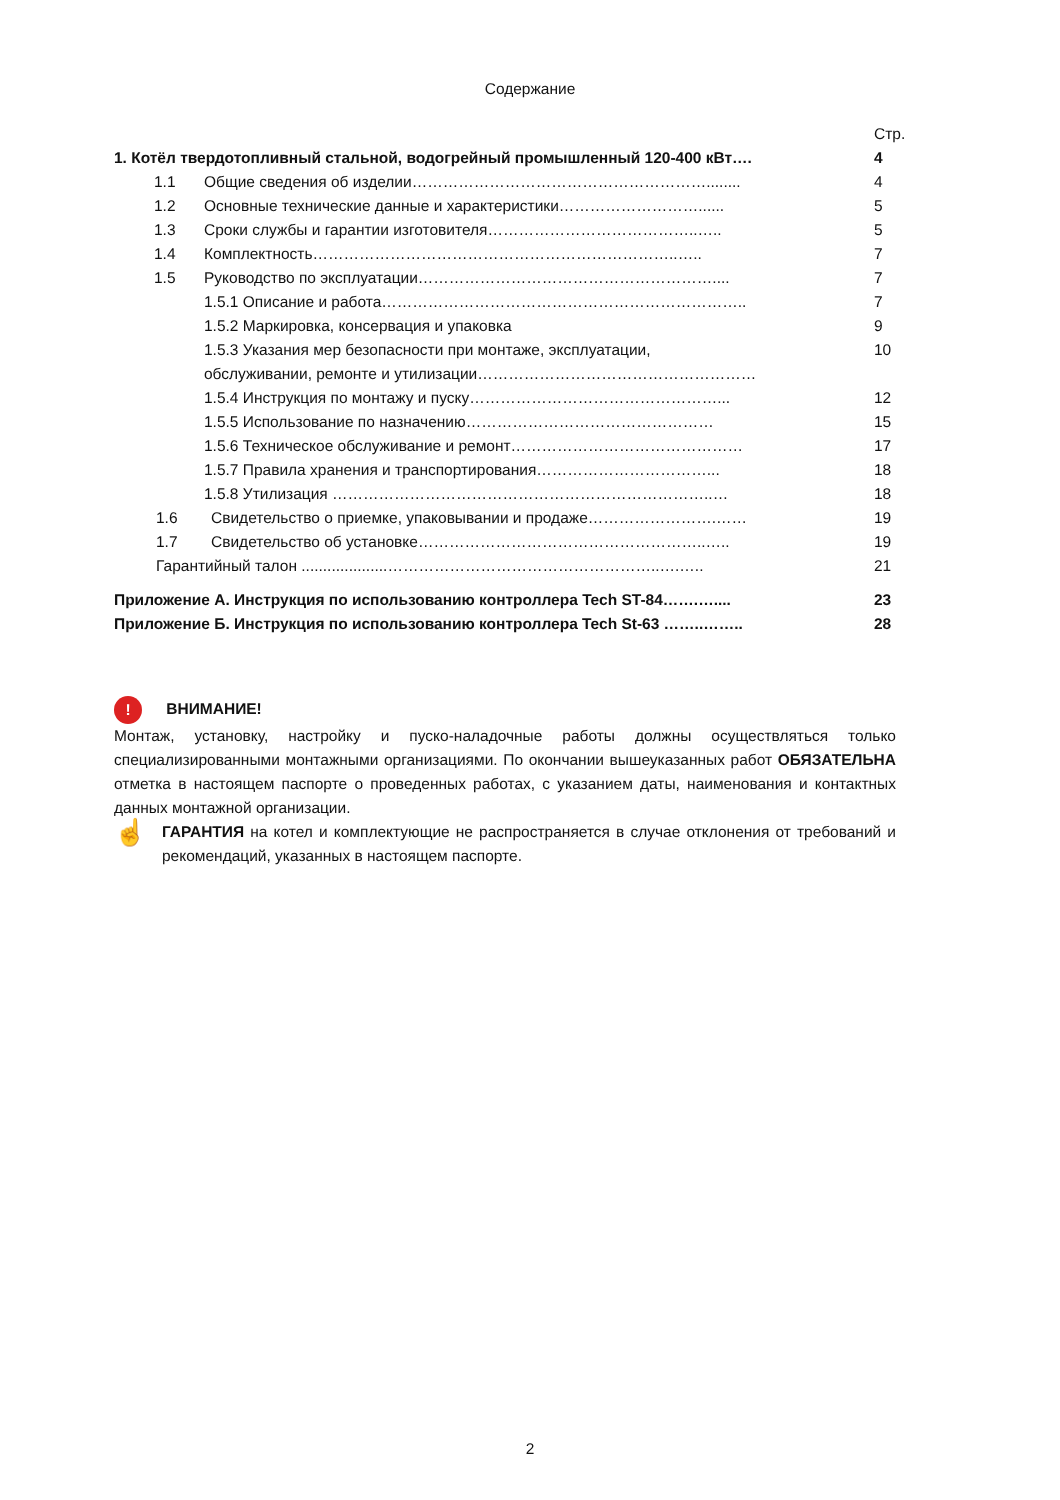Содержание
Стр.
1. Котёл твердотопливный стальной, водогрейный промышленный 120-400 кВт…. 4
1.1 Общие сведения об изделии…………………………………………………........ 4
1.2 Основные технические данные и характеристики………………………...... 5
1.3 Сроки службы и гарантии изготовителя…………………………………..….. 5
1.4 Комплектность……………………………………………………………..….. 7
1.5 Руководство по эксплуатации………………………………………………….... 7
1.5.1 Описание и работа…………………………………………………………….. 7
1.5.2 Маркировка, консервация и упаковка 9
1.5.3 Указания мер безопасности при монтаже, эксплуатации, 10
обслуживании, ремонте и утилизации………………………………………………
1.5.4 Инструкция по монтажу и пуску…………………………………………... 12
1.5.5 Использование по назначению………………………………………… 15
1.5.6 Техническое обслуживание и ремонт……………………………………… 17
1.5.7 Правила хранения и транспортирования……………………………... 18
1.5.8 Утилизация ………………………………………………………………..… 18
1.6 Свидетельство о приемке, упаковывании и продаже…………………….…… 19
1.7 Свидетельство об установке………………………………………………..….. 19
Гарантийный талон ....................……………………………………………..….….. 21
Приложение А. Инструкция по использованию контроллера Tech ST-84…….….... 23
Приложение Б. Инструкция по использованию контроллера Tech St-63 ……..…….. 28
! ВНИМАНИЕ!
Монтаж, установку, настройку и пуско-наладочные работы должны осуществляться только специализированными монтажными организациями. По окончании вышеуказанных работ ОБЯЗАТЕЛЬНА отметка в настоящем паспорте о проведенных работах, с указанием даты, наименования и контактных данных монтажной организации.
☝ ГАРАНТИЯ на котел и комплектующие не распространяется в случае отклонения от требований и рекомендаций, указанных в настоящем паспорте.
2